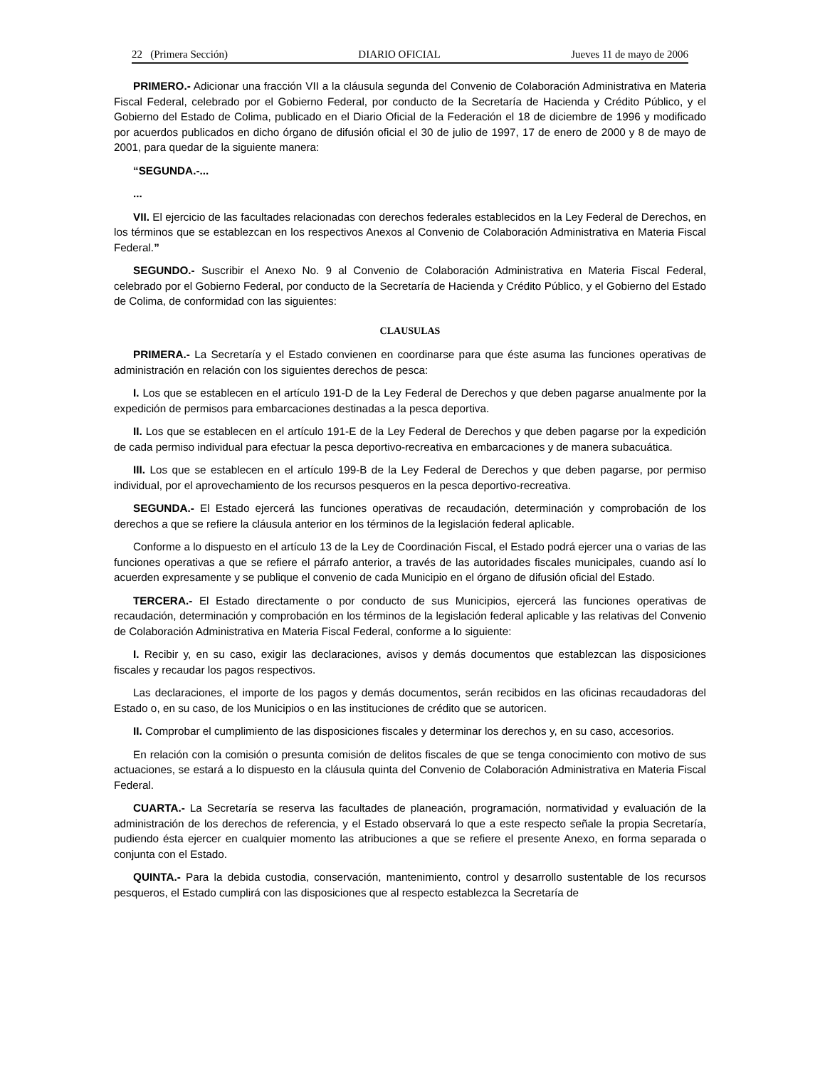22 (Primera Sección) DIARIO OFICIAL Jueves 11 de mayo de 2006
PRIMERO.- Adicionar una fracción VII a la cláusula segunda del Convenio de Colaboración Administrativa en Materia Fiscal Federal, celebrado por el Gobierno Federal, por conducto de la Secretaría de Hacienda y Crédito Público, y el Gobierno del Estado de Colima, publicado en el Diario Oficial de la Federación el 18 de diciembre de 1996 y modificado por acuerdos publicados en dicho órgano de difusión oficial el 30 de julio de 1997, 17 de enero de 2000 y 8 de mayo de 2001, para quedar de la siguiente manera:
“SEGUNDA.-...
...
VII. El ejercicio de las facultades relacionadas con derechos federales establecidos en la Ley Federal de Derechos, en los términos que se establezcan en los respectivos Anexos al Convenio de Colaboración Administrativa en Materia Fiscal Federal.”
SEGUNDO.- Suscribir el Anexo No. 9 al Convenio de Colaboración Administrativa en Materia Fiscal Federal, celebrado por el Gobierno Federal, por conducto de la Secretaría de Hacienda y Crédito Público, y el Gobierno del Estado de Colima, de conformidad con las siguientes:
CLAUSULAS
PRIMERA.- La Secretaría y el Estado convienen en coordinarse para que éste asuma las funciones operativas de administración en relación con los siguientes derechos de pesca:
I. Los que se establecen en el artículo 191-D de la Ley Federal de Derechos y que deben pagarse anualmente por la expedición de permisos para embarcaciones destinadas a la pesca deportiva.
II. Los que se establecen en el artículo 191-E de la Ley Federal de Derechos y que deben pagarse por la expedición de cada permiso individual para efectuar la pesca deportivo-recreativa en embarcaciones y de manera subacuática.
III. Los que se establecen en el artículo 199-B de la Ley Federal de Derechos y que deben pagarse, por permiso individual, por el aprovechamiento de los recursos pesqueros en la pesca deportivo-recreativa.
SEGUNDA.- El Estado ejercerá las funciones operativas de recaudación, determinación y comprobación de los derechos a que se refiere la cláusula anterior en los términos de la legislación federal aplicable.
Conforme a lo dispuesto en el artículo 13 de la Ley de Coordinación Fiscal, el Estado podrá ejercer una o varias de las funciones operativas a que se refiere el párrafo anterior, a través de las autoridades fiscales municipales, cuando así lo acuerden expresamente y se publique el convenio de cada Municipio en el órgano de difusión oficial del Estado.
TERCERA.- El Estado directamente o por conducto de sus Municipios, ejercerá las funciones operativas de recaudación, determinación y comprobación en los términos de la legislación federal aplicable y las relativas del Convenio de Colaboración Administrativa en Materia Fiscal Federal, conforme a lo siguiente:
I. Recibir y, en su caso, exigir las declaraciones, avisos y demás documentos que establezcan las disposiciones fiscales y recaudar los pagos respectivos.
Las declaraciones, el importe de los pagos y demás documentos, serán recibidos en las oficinas recaudadoras del Estado o, en su caso, de los Municipios o en las instituciones de crédito que se autoricen.
II. Comprobar el cumplimiento de las disposiciones fiscales y determinar los derechos y, en su caso, accesorios.
En relación con la comisión o presunta comisión de delitos fiscales de que se tenga conocimiento con motivo de sus actuaciones, se estará a lo dispuesto en la cláusula quinta del Convenio de Colaboración Administrativa en Materia Fiscal Federal.
CUARTA.- La Secretaría se reserva las facultades de planeación, programación, normatividad y evaluación de la administración de los derechos de referencia, y el Estado observará lo que a este respecto señale la propia Secretaría, pudiendo ésta ejercer en cualquier momento las atribuciones a que se refiere el presente Anexo, en forma separada o conjunta con el Estado.
QUINTA.- Para la debida custodia, conservación, mantenimiento, control y desarrollo sustentable de los recursos pesqueros, el Estado cumplirá con las disposiciones que al respecto establezca la Secretaría de